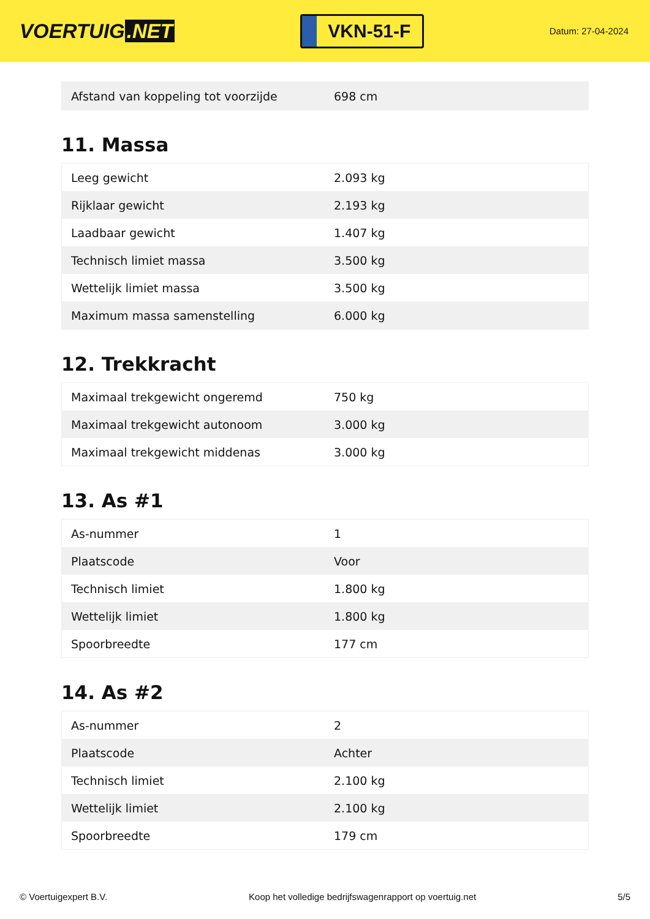VOERTUIG.NET
VKN-51-F
Datum: 27-04-2024
| Afstand van koppeling tot voorzijde | 698 cm |
11. Massa
| Leeg gewicht | 2.093 kg |
| Rijklaar gewicht | 2.193 kg |
| Laadbaar gewicht | 1.407 kg |
| Technisch limiet massa | 3.500 kg |
| Wettelijk limiet massa | 3.500 kg |
| Maximum massa samenstelling | 6.000 kg |
12. Trekkracht
| Maximaal trekgewicht ongeremd | 750 kg |
| Maximaal trekgewicht autonoom | 3.000 kg |
| Maximaal trekgewicht middenas | 3.000 kg |
13. As #1
| As-nummer | 1 |
| Plaatscode | Voor |
| Technisch limiet | 1.800 kg |
| Wettelijk limiet | 1.800 kg |
| Spoorbreedte | 177 cm |
14. As #2
| As-nummer | 2 |
| Plaatscode | Achter |
| Technisch limiet | 2.100 kg |
| Wettelijk limiet | 2.100 kg |
| Spoorbreedte | 179 cm |
© Voertuigexpert B.V. Koop het volledige bedrijfswagenrapport op voertuig.net 5/5